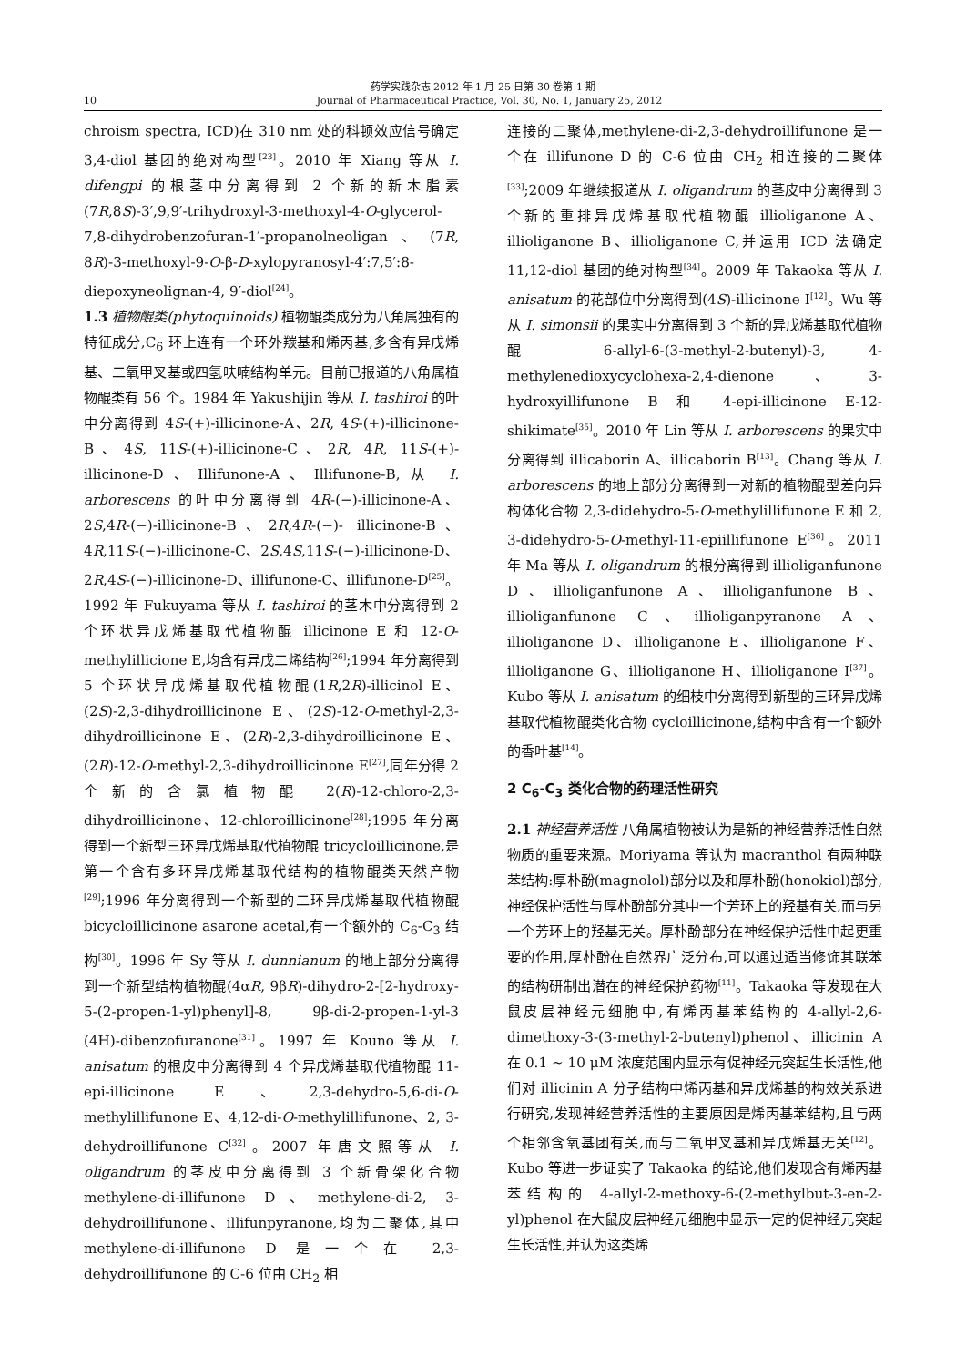药学实践杂志 2012 年 1 月 25 日第 30 卷第 1 期
10 Journal of Pharmaceutical Practice, Vol. 30, No. 1, January 25, 2012
chroism spectra, ICD)在 310 nm 处的科顿效应信号确定 3,4-diol 基团的绝对构型<sup>[23]</sup>。2010 年 Xiang 等从 I. difengpi 的根茎中分离得到 2 个新的新木脂素(7R,8S)-3′,9,9′-trihydroxyl-3-methoxyl-4-O-glycerol-7,8-dihydrobenzofuran-1′-propanolneoligan、(7R, 8R)-3-methoxyl-9-O-β-D-xylopyranosyl-4′:7,5′:8-diepoxyneolignan-4, 9′-diol<sup>[24]</sup>。
1.3 植物醌类(phytoquinoids) 植物醌类成分为八角属独有的特征成分,C<sub>6</sub> 环上连有一个环外羰基和烯丙基,多含有异戊烯基、二氧甲叉基或四氢呋喃结构单元。目前已报道的八角属植物醌类有 56 个。1984 年 Yakushijin 等从 I. tashiroi 的叶中分离得到 4S-(+)-illicinone-A、2R, 4S-(+)-illicinone-B、4S, 11S-(+)-illicinone-C、2R, 4R, 11S-(+)-illicinone-D、Illifunone-A、Illifunone-B,从 I. arborescens 的叶中分离得到 4R-(−)-illicinone-A、2S,4R-(−)-illicinone-B、2R,4R-(−)- illicinone-B、4R,11S-(−)-illicinone-C、2S,4S,11S-(−)-illicinone-D、2R,4S-(−)-illicinone-D、illifunone-C、illifunone-D<sup>[25]</sup>。1992 年 Fukuyama 等从 I. tashiroi 的茎木中分离得到 2 个环状异戊烯基取代植物醌 illicinone E 和 12-O-methylillicione E,均含有异戊二烯结构<sup>[26]</sup>;1994 年分离得到 5 个环状异戊烯基取代植物醌(1R,2R)-illicinol E、(2S)-2,3-dihydroillicinone E、(2S)-12-O-methyl-2,3-dihydroillicinone E、(2R)-2,3-dihydroillicinone E、(2R)-12-O-methyl-2,3-dihydroillicinone E<sup>[27]</sup>,同年分得 2 个新的含氯植物醌 2(R)-12-chloro-2,3-dihydroillicinone、12-chloroillicinone<sup>[28]</sup>;1995 年分离得到一个新型三环异戊烯基取代植物醌 tricycloillicinone,是第一个含有多环异戊烯基取代结构的植物醌类天然产物<sup>[29]</sup>;1996 年分离得到一个新型的二环异戊烯基取代植物醌 bicycloillicinone asarone acetal,有一个额外的 C<sub>6</sub>-C<sub>3</sub> 结构<sup>[30]</sup>。1996 年 Sy 等从 I. dunnianum 的地上部分分离得到一个新型结构植物醌(4αR, 9βR)-dihydro-2-[2-hydroxy-5-(2-propen-1-yl)phenyl]-8, 9β-di-2-propen-1-yl-3 (4H)-dibenzofuranone<sup>[31]</sup>。1997 年 Kouno 等从 I. anisatum 的根皮中分离得到 4 个异戊烯基取代植物醌 11-epi-illicinone E、2,3-dehydro-5,6-di-O-methylillifunone E、4,12-di-O-methylillifunone、2, 3-dehydroillifunone C<sup>[32]</sup>。2007 年唐文照等从 I. oligandrum 的茎皮中分离得到 3 个新骨架化合物 methylene-di-illifunone D、methylene-di-2, 3-dehydroillifunone、illifunpyranone,均为二聚体,其中 methylene-di-illifunone D 是一个在 2,3-dehydroillifunone 的 C-6 位由 CH<sub>2</sub> 相
连接的二聚体,methylene-di-2,3-dehydroillifunone 是一个在 illifunone D 的 C-6 位由 CH<sub>2</sub> 相连接的二聚体<sup>[33]</sup>;2009 年继续报道从 I. oligandrum 的茎皮中分离得到 3 个新的重排异戊烯基取代植物醌 illioliganone A、illioliganone B、illioliganone C,并运用 ICD 法确定 11,12-diol 基团的绝对构型<sup>[34]</sup>。2009 年 Takaoka 等从 I. anisatum 的花部位中分离得到(4S)-illicinone I<sup>[12]</sup>。Wu 等从 I. simonsii 的果实中分离得到 3 个新的异戊烯基取代植物醌 6-allyl-6-(3-methyl-2-butenyl)-3, 4-methylenedioxycyclohexa-2,4-dienone、3-hydroxyillifunone B 和 4-epi-illicinone E-12-shikimate<sup>[35]</sup>。2010 年 Lin 等从 I. arborescens 的果实中分离得到 illicaborin A、illicaborin B<sup>[13]</sup>。Chang 等从 I. arborescens 的地上部分分离得到一对新的植物醌型差向异构体化合物 2,3-didehydro-5-O-methylillifunone E 和 2, 3-didehydro-5-O-methyl-11-epiillifunone E<sup>[36]</sup>。2011 年 Ma 等从 I. oligandrum 的根分离得到 illioliganfunone D、illioliganfunone A、illioliganfunone B、illioliganfunone C、illioliganpyranone A、illioliganone D、illioliganone E、illioliganone F、illioliganone G、illioliganone H、illioliganone I<sup>[37]</sup>。Kubo 等从 I. anisatum 的细枝中分离得到新型的三环异戊烯基取代植物醌类化合物 cycloillicinone,结构中含有一个额外的香叶基<sup>[14]</sup>。
2 C<sub>6</sub>-C<sub>3</sub> 类化合物的药理活性研究
2.1 神经营养活性 八角属植物被认为是新的神经营养活性自然物质的重要来源。Moriyama 等认为 macranthol 有两种联苯结构:厚朴酚(magnolol)部分以及和厚朴酚(honokiol)部分,神经保护活性与厚朴酚部分其中一个芳环上的羟基有关,而与另一个芳环上的羟基无关。厚朴酚部分在神经保护活性中起更重要的作用,厚朴酚在自然界广泛分布,可以通过适当修饰其联苯的结构研制出潜在的神经保护药物<sup>[11]</sup>。Takaoka 等发现在大鼠皮层神经元细胞中,有烯丙基苯结构的 4-allyl-2,6-dimethoxy-3-(3-methyl-2-butenyl)phenol、illicinin A 在 0.1 ~ 10 μM 浓度范围内显示有促神经元突起生长活性,他们对 illicinin A 分子结构中烯丙基和异戊烯基的构效关系进行研究,发现神经营养活性的主要原因是烯丙基苯结构,且与两个相邻含氧基团有关,而与二氧甲叉基和异戊烯基无关<sup>[12]</sup>。Kubo 等进一步证实了 Takaoka 的结论,他们发现含有烯丙基苯结构的 4-allyl-2-methoxy-6-(2-methylbut-3-en-2-yl)phenol 在大鼠皮层神经元细胞中显示一定的促神经元突起生长活性,并认为这类烯